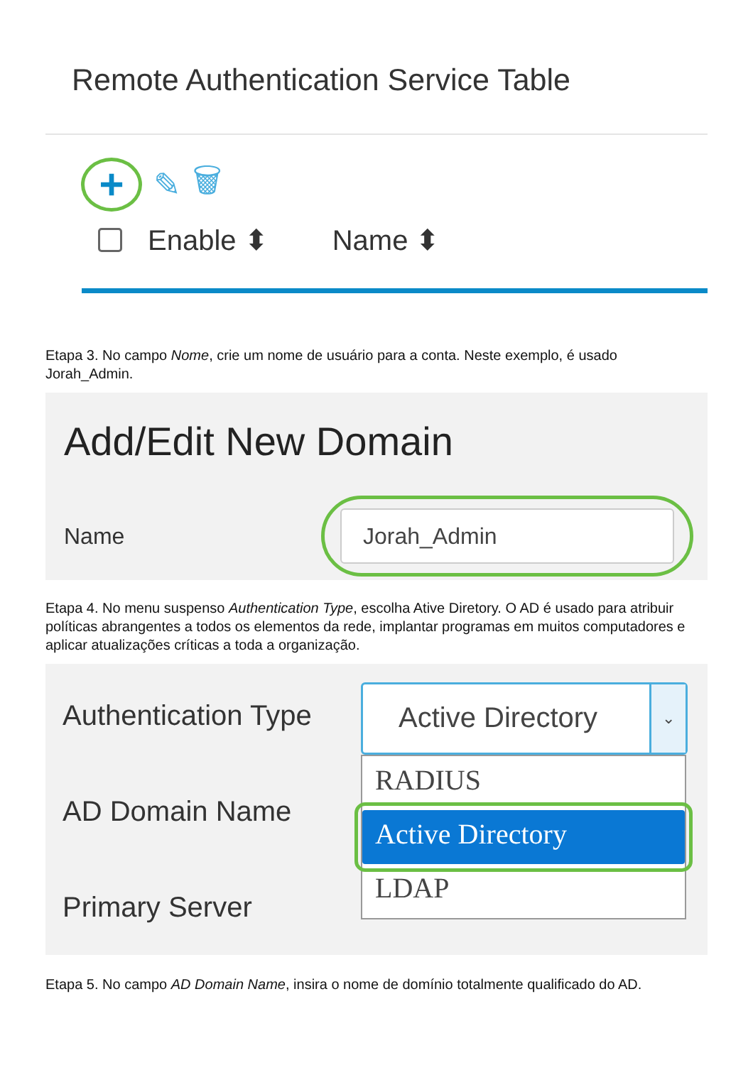Remote Authentication Service Table
+
✎ 🗑
Enable ⬍ Name ⬍
Etapa 3. No campo Nome, crie um nome de usuário para a conta. Neste exemplo, é usado Jorah_Admin.
Add/Edit New Domain
Name
Jorah_Admin
Etapa 4. No menu suspenso Authentication Type, escolha Ative Diretory. O AD é usado para atribuir políticas abrangentes a todos os elementos da rede, implantar programas em muitos computadores e aplicar atualizações críticas a toda a organização.
Authentication Type
AD Domain Name
Primary Server
Active Directory
⌄
RADIUS
Active Directory
LDAP
Etapa 5. No campo AD Domain Name, insira o nome de domínio totalmente qualificado do AD.